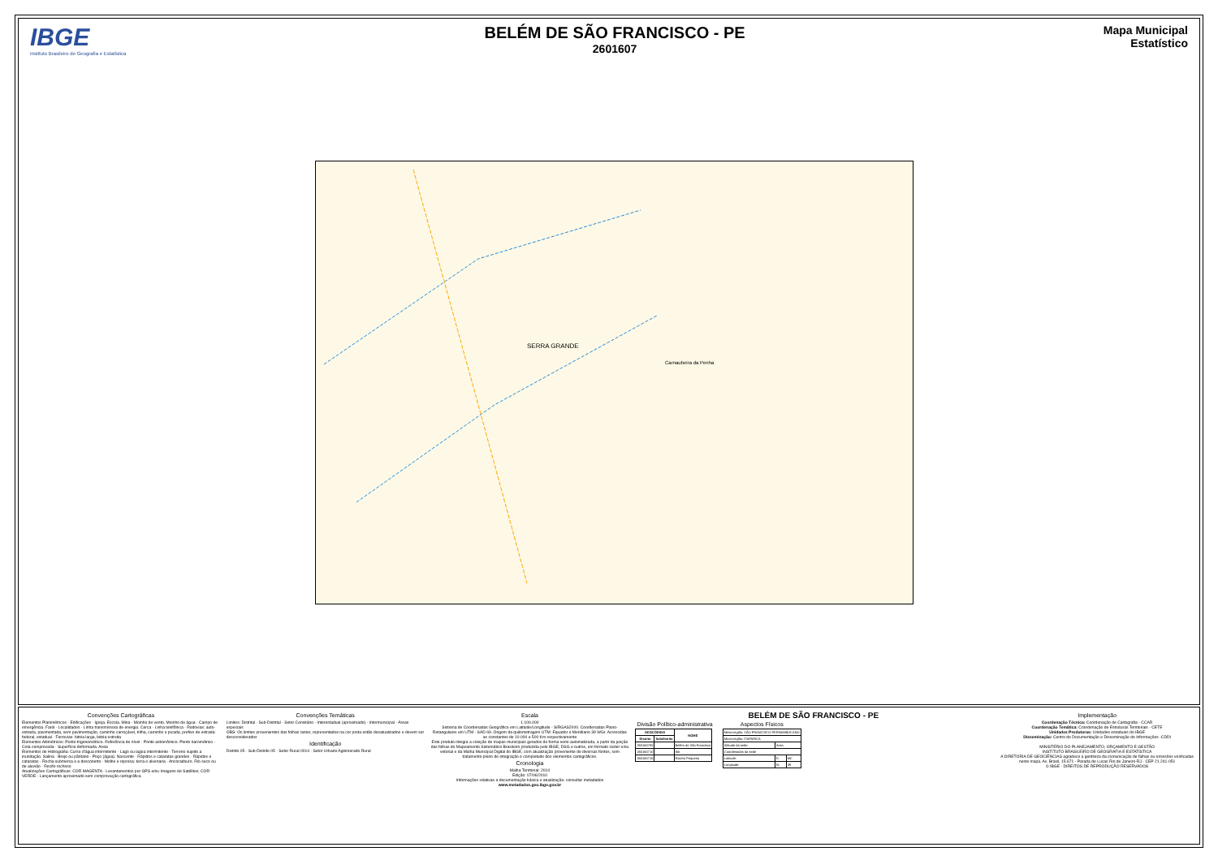IBGE
Instituto Brasileiro de Geografia e Estatística
BELÉM DE SÃO FRANCISCO - PE
2601607
Mapa Municipal
Estatístico
SERRA GRANDE
Carnaubeira da Penha
Convenções Cartográficas
Elementos Planimétricos · Edificações · Igreja. Escola. Mina · Moinho de vento. Moinho de água · Campo de emergência. Farol · Localidades · Linha transmissora de energia. Cerca · Linha telefônica · Rodovias: auto-estrada, pavimentada, sem pavimentação, caminho carroçável, trilha, caminho e picada, prefixo de estrada: federal, estadual · Ferrovias: bitola larga, bitola estreita
Elementos Altimétricos: Ponto trigonométrico. Referência de nível · Ponto astronômico. Ponto barométrico · Cota comprovada · Superfície deformada. Areia
Elementos de Hidrografia: Curso d'água intermitente · Lago ou lagoa intermitente · Terreno sujeito a inundação. Salina · Brejo ou pântano · Poço (água). Nascente · Rápidos e cataratas grandes · Rápidos e cataratas · Rocha submersa e a descoberto · Molhe e represa: terra e alvenaria · Ancoradouro. Rio seco ou de aluvião · Recife rochoso
Atualizações Cartográficas: COR MAGENTA - Levantamentos por GPS e/ou Imagens de Satélites; COR VERDE - Lançamento aproximado sem comprovação cartográfica
Convenções Temáticas
Limites: Distrital · Sub-Distrital · Setor Censitário · Interestadual (aproximado) · Intermunicipal · Áreas especiais
OBS: Os limites provenientes das folhas raster, representados na cor preta estão desatualizados e devem ser desconsiderados
Identificação
Distrito 05 · Sub-Distrito 05 · Setor Rural 0014 · Setor Urbano Aglomerado Rural
Escala
1:100.000
Sistema de Coordenadas Geográfico em Latitude/Longitude - SIRGAS2000. Coordenadas Plano-Retangulares em UTM - SAD 69. Origem da quilometragem UTM: Equador e Meridiano 39 WGr. Acrescidas as constantes de 10.000 e 500 Km respectivamente
Este produto integra a coleção de mapas municipais gerados de forma semi-automatizada, a partir da junção das folhas do Mapeamento Sistemático Brasileiro produzida pelo IBGE, DSG e outros, em formato raster e/ou vetorial e da Malha Municipal Digital do IBGE, com atualização proveniente de diversas fontes, sem tratamento pleno de integração e completude dos elementos cartográficos.
Cronologia
Malha Territorial: 2010
Edição: 07/06/2010
Informações relativas a documentação básica e atualização: consultar metadados www.metadados.geo.ibge.gov.br
BELÉM DE SÃO FRANCISCO - PE
Divisão Político-administrativa
| GEOCÓDIGO | | NOME |
| --- | --- | --- |
| Distrito | Subdistrito | |
| 260160705 | | Belém do São Francisco |
| 260160710 | | Ibó |
| 260160715 | | Riacho Pequeno |
Aspectos Físicos
| Mesorregião: SÃO FRANCISCO PERNAMBUCANO | | |
| Microrregião: ITAPARICA | | |
| Altitude da sede: | Área: | |
| Coordenadas da sede | | |
| Latitude: | E: | MC |
| Longitude: | N: | 39 |
Implementação
Coordenação Técnica: Coordenação de Cartografia - CCAR
Coordenação Temática: Coordenação de Estruturas Territoriais - CETE
Unidades Produtoras: Unidades estaduais do IBGE
Disseminação: Centro de Documentação e Disseminação de Informações -CDDI
MINISTÉRIO DO PLANEJAMENTO, ORÇAMENTO E GESTÃO
INSTITUTO BRASILEIRO DE GEOGRAFIA E ESTATÍSTICA
A DIRETORIA DE GEOCIÊNCIAS agradece a gentileza da comunicação de falhas ou omissões verificadas neste mapa. Av. Brasil, 15.671 - Parada de Lucas Rio de Janeiro-RJ - CEP 21.241-051
© IBGE - DIREITOS DE REPRODUÇÃO RESERVADOS